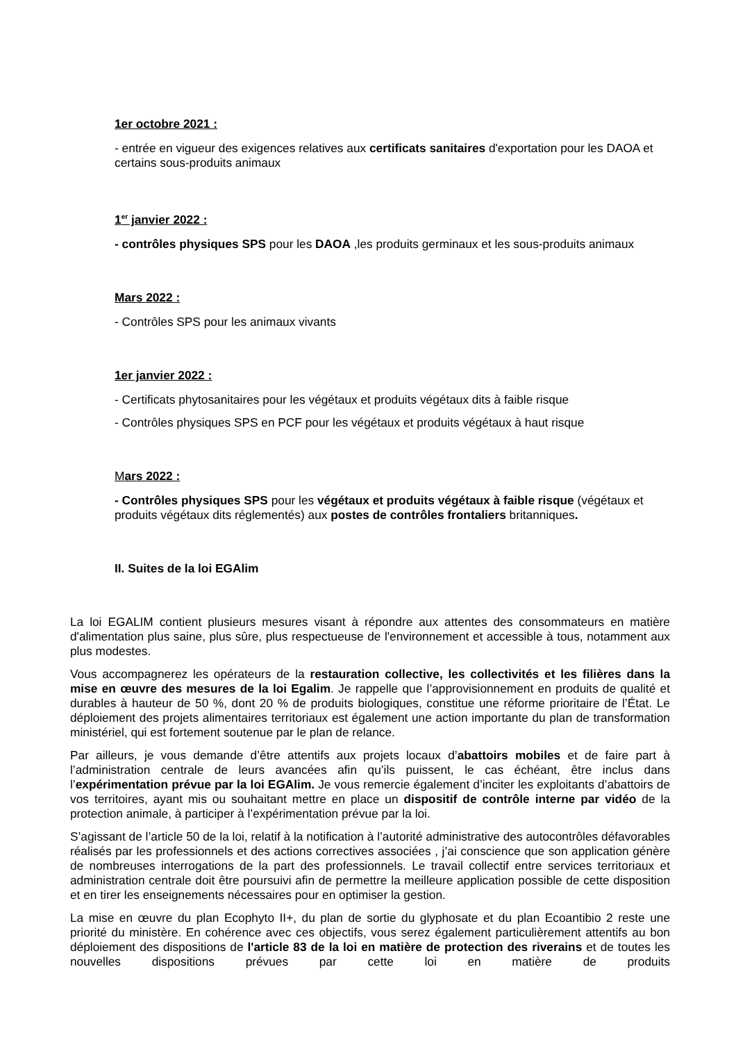1er octobre 2021 :
- entrée en vigueur des exigences relatives aux certificats sanitaires d'exportation pour les DAOA et certains sous-produits animaux
1<sup>er</sup> janvier 2022 :
- contrôles physiques SPS pour les DAOA ,les produits germinaux et les sous-produits animaux
Mars 2022 :
- Contrôles SPS pour les animaux vivants
1er janvier 2022 :
- Certificats phytosanitaires pour les végétaux et produits végétaux dits à faible risque
- Contrôles physiques SPS en PCF pour les végétaux et produits végétaux à haut risque
Mars 2022 :
- Contrôles physiques SPS pour les végétaux et produits végétaux à faible risque (végétaux et produits végétaux dits réglementés) aux postes de contrôles frontaliers britanniques.
II. Suites de la loi EGAlim
La loi EGALIM contient plusieurs mesures visant à répondre aux attentes des consommateurs en matière d'alimentation plus saine, plus sûre, plus respectueuse de l'environnement et accessible à tous, notamment aux plus modestes.
Vous accompagnerez les opérateurs de la restauration collective, les collectivités et les filières dans la mise en œuvre des mesures de la loi Egalim. Je rappelle que l’approvisionnement en produits de qualité et durables à hauteur de 50 %, dont 20 % de produits biologiques, constitue une réforme prioritaire de l’État. Le déploiement des projets alimentaires territoriaux est également une action importante du plan de transformation ministériel, qui est fortement soutenue par le plan de relance.
Par ailleurs, je vous demande d’être attentifs aux projets locaux d’abattoirs mobiles et de faire part à l’administration centrale de leurs avancées afin qu’ils puissent, le cas échéant, être inclus dans l’expérimentation prévue par la loi EGAlim. Je vous remercie également d’inciter les exploitants d’abattoirs de vos territoires, ayant mis ou souhaitant mettre en place un dispositif de contrôle interne par vidéo de la protection animale, à participer à l’expérimentation prévue par la loi.
S’agissant de l’article 50 de la loi, relatif à la notification à l’autorité administrative des autocontrôles défavorables réalisés par les professionnels et des actions correctives associées , j’ai conscience que son application génère de nombreuses interrogations de la part des professionnels. Le travail collectif entre services territoriaux et administration centrale doit être poursuivi afin de permettre la meilleure application possible de cette disposition et en tirer les enseignements nécessaires pour en optimiser la gestion.
La mise en œuvre du plan Ecophyto II+, du plan de sortie du glyphosate et du plan Ecoantibio 2 reste une priorité du ministère. En cohérence avec ces objectifs, vous serez également particulièrement attentifs au bon déploiement des dispositions de l'article 83 de la loi en matière de protection des riverains et de toutes les nouvelles dispositions prévues par cette loi en matière de produits